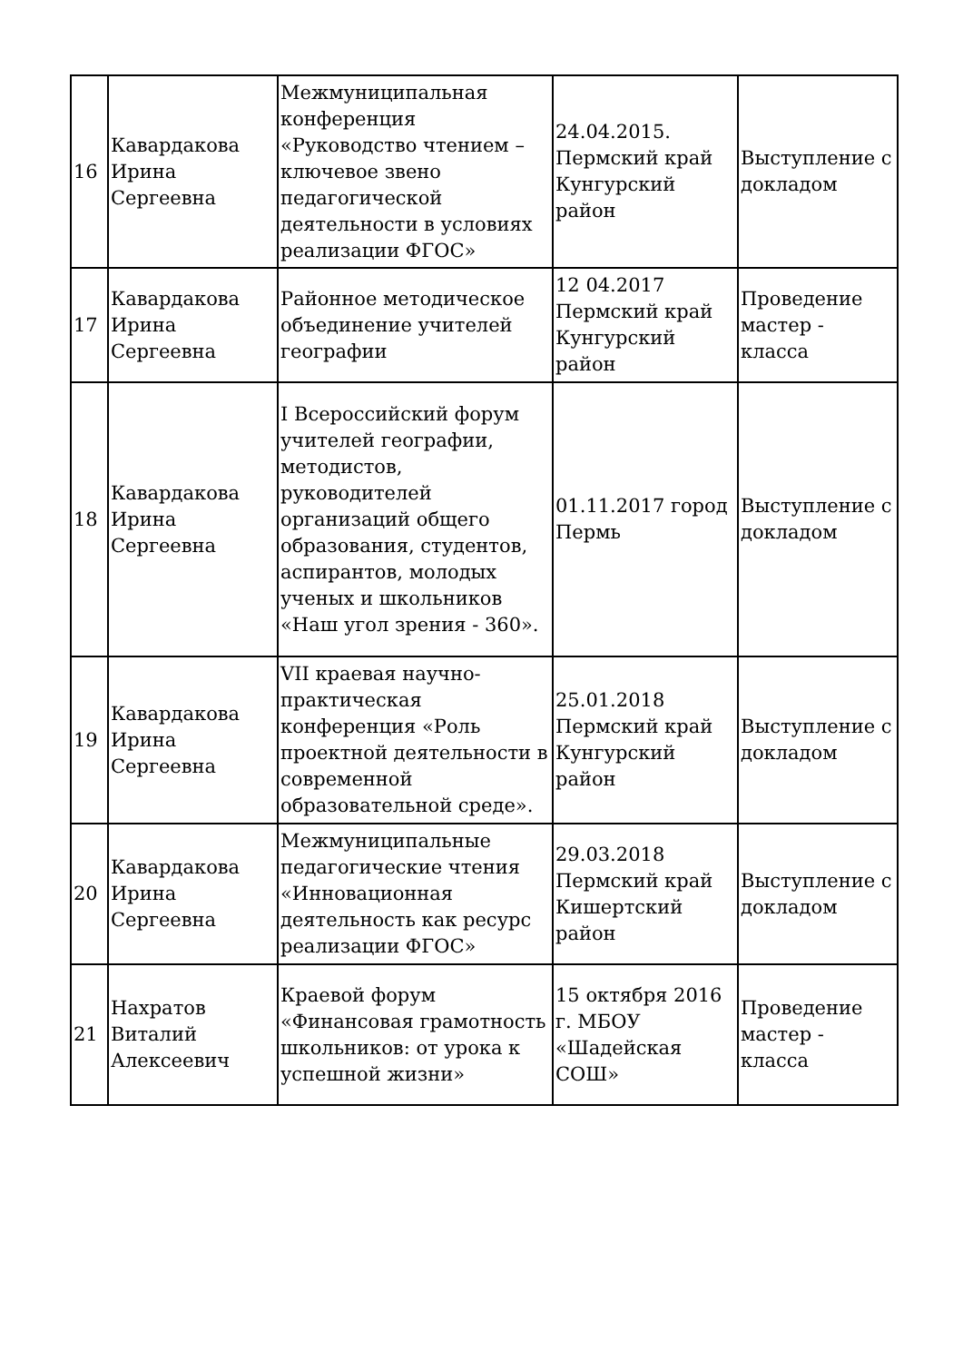| 16 | Кавардакова Ирина Сергеевна | Межмуниципальная конференция «Руководство чтением – ключевое звено педагогической деятельности в условиях реализации ФГОС» | 24.04.2015. Пермский край Кунгурский район | Выступление с докладом |
| 17 | Кавардакова Ирина Сергеевна | Районное методическое объединение учителей географии | 12 04.2017 Пермский край Кунгурский район | Проведение мастер - класса |
| 18 | Кавардакова Ирина Сергеевна | I Всероссийский форум учителей географии, методистов, руководителей организаций общего образования, студентов, аспирантов, молодых ученых и школьников «Наш угол зрения - 360». | 01.11.2017 город Пермь | Выступление с докладом |
| 19 | Кавардакова Ирина Сергеевна | VII краевая научно-практическая конференция «Роль проектной деятельности в современной образовательной среде». | 25.01.2018 Пермский край Кунгурский район | Выступление с докладом |
| 20 | Кавардакова Ирина Сергеевна | Межмуниципальные педагогические чтения «Инновационная деятельность как ресурс реализации ФГОС» | 29.03.2018 Пермский край Кишертский район | Выступление с докладом |
| 21 | Нахратов Виталий Алексеевич | Краевой форум «Финансовая грамотность школьников: от урока к успешной жизни» | 15 октября 2016 г. МБОУ «Шадейская СОШ» | Проведение мастер - класса |